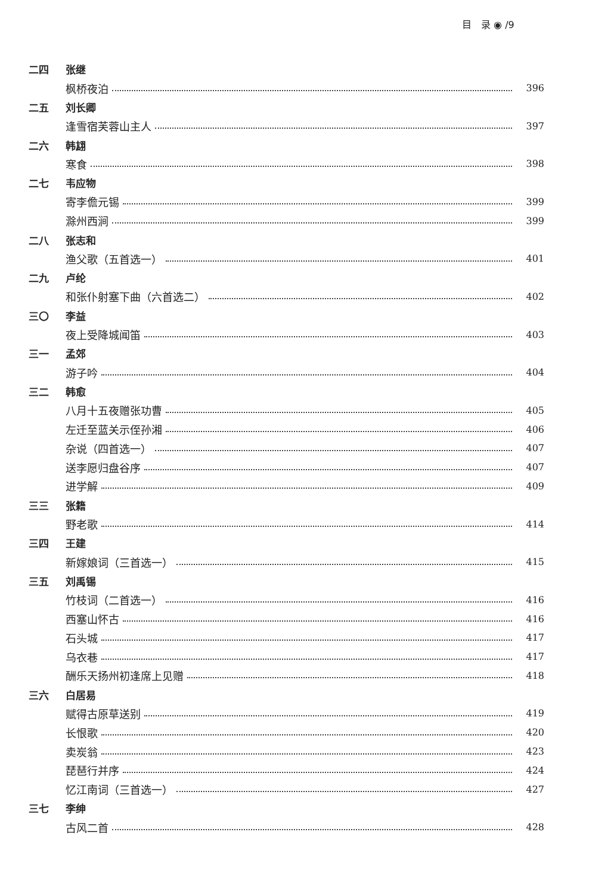目　录 ◉ /9
二四 张继
枫桥夜泊 396
二五 刘长卿
逢雪宿芙蓉山主人 397
二六 韩翃
寒食 398
二七 韦应物
寄李儋元锡 399
滁州西涧 399
二八 张志和
渔父歌（五首选一） 401
二九 卢纶
和张仆射塞下曲（六首选二） 402
三〇 李益
夜上受降城闻笛 403
三一 孟郊
游子吟 404
三二 韩愈
八月十五夜赠张功曹 405
左迁至蓝关示侄孙湘 406
杂说（四首选一） 407
送李愿归盘谷序 407
进学解 409
三三 张籍
野老歌 414
三四 王建
新嫁娘词（三首选一） 415
三五 刘禹锡
竹枝词（二首选一） 416
西塞山怀古 416
石头城 417
乌衣巷 417
酬乐天扬州初逢席上见赠 418
三六 白居易
赋得古原草送别 419
长恨歌 420
卖炭翁 423
琵琶行并序 424
忆江南词（三首选一） 427
三七 李绅
古风二首 428